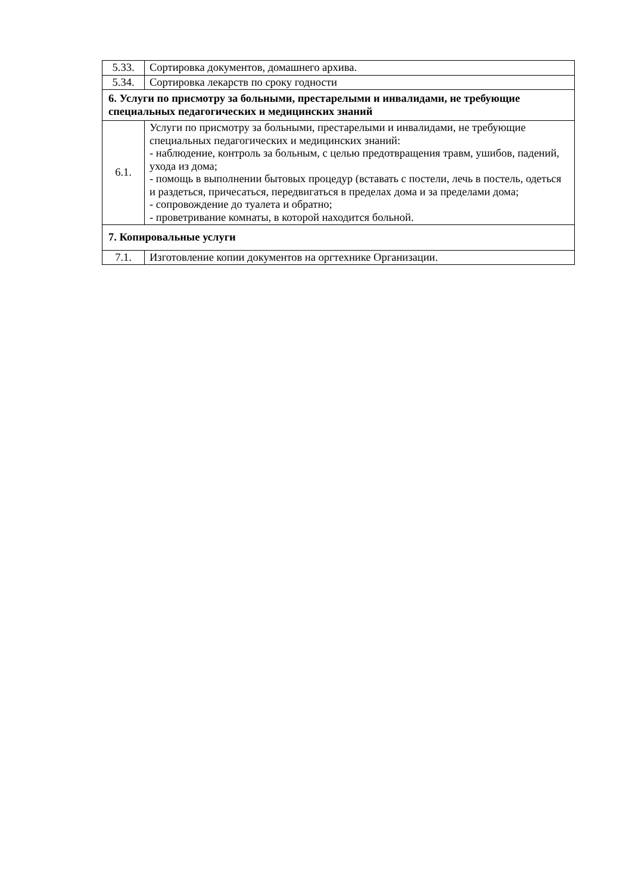| 5.33. | Сортировка документов, домашнего архива. |
| 5.34. | Сортировка лекарств по сроку годности |
| 6. Услуги по присмотру за больными, престарелыми и инвалидами, не требующие специальных педагогических и медицинских знаний | |
| 6.1. | Услуги по присмотру за больными, престарелыми и инвалидами, не требующие специальных педагогических и медицинских знаний: - наблюдение, контроль за больным, с целью предотвращения травм, ушибов, падений, ухода из дома; - помощь в выполнении бытовых процедур (вставать с постели, лечь в постель, одеться и раздеться, причесаться, передвигаться в пределах дома и за пределами дома; - сопровождение до туалета и обратно; - проветривание комнаты, в которой находится больной. |
| 7. Копировальные услуги | |
| 7.1. | Изготовление копии документов на оргтехнике Организации. |